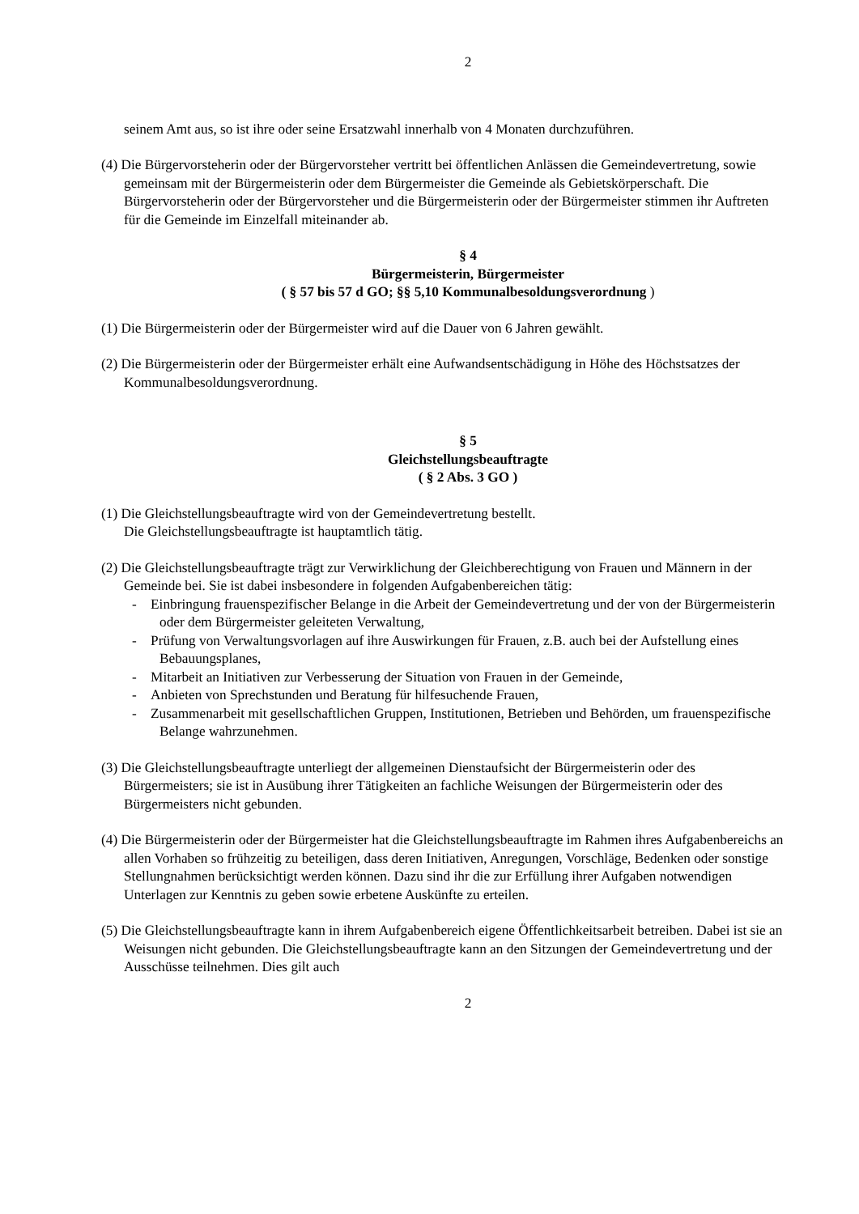2
seinem Amt aus, so ist ihre oder seine Ersatzwahl innerhalb von 4 Monaten durchzuführen.
(4) Die Bürgervorsteherin oder der Bürgervorsteher vertritt bei öffentlichen Anlässen die Gemeindevertretung, sowie gemeinsam mit der Bürgermeisterin oder dem Bürgermeister die Gemeinde als Gebietskörperschaft. Die Bürgervorsteherin oder der Bürgervorsteher und die Bürgermeisterin oder der Bürgermeister stimmen ihr Auftreten für die Gemeinde im Einzelfall miteinander ab.
§ 4
Bürgermeisterin, Bürgermeister
( § 57 bis 57 d GO; §§ 5,10 Kommunalbesoldungsverordnung )
(1) Die Bürgermeisterin oder der Bürgermeister wird auf die Dauer von 6 Jahren gewählt.
(2) Die Bürgermeisterin oder der Bürgermeister erhält eine Aufwandsentschädigung in Höhe des Höchstsatzes der Kommunalbesoldungsverordnung.
§ 5
Gleichstellungsbeauftragte
( § 2 Abs. 3 GO )
(1) Die Gleichstellungsbeauftragte wird von der Gemeindevertretung bestellt.
Die Gleichstellungsbeauftragte ist hauptamtlich tätig.
(2) Die Gleichstellungsbeauftragte trägt zur Verwirklichung der Gleichberechtigung von Frauen und Männern in der Gemeinde bei. Sie ist dabei insbesondere in folgenden Aufgabenbereichen tätig:
- Einbringung frauenspezifischer Belange in die Arbeit der Gemeindevertretung und der von der Bürgermeisterin oder dem Bürgermeister geleiteten Verwaltung,
- Prüfung von Verwaltungsvorlagen auf ihre Auswirkungen für Frauen, z.B. auch bei der Aufstellung eines Bebauungsplanes,
- Mitarbeit an Initiativen zur Verbesserung der Situation von Frauen in der Gemeinde,
- Anbieten von Sprechstunden und Beratung für hilfesuchende Frauen,
- Zusammenarbeit mit gesellschaftlichen Gruppen, Institutionen, Betrieben und Behörden, um frauenspezifische Belange wahrzunehmen.
(3) Die Gleichstellungsbeauftragte unterliegt der allgemeinen Dienstaufsicht der Bürgermeisterin oder des Bürgermeisters; sie ist in Ausübung ihrer Tätigkeiten an fachliche Weisungen der Bürgermeisterin oder des Bürgermeisters nicht gebunden.
(4) Die Bürgermeisterin oder der Bürgermeister hat die Gleichstellungsbeauftragte im Rahmen ihres Aufgabenbereichs an allen Vorhaben so frühzeitig zu beteiligen, dass deren Initiativen, Anregungen, Vorschläge, Bedenken oder sonstige Stellungnahmen berücksichtigt werden können. Dazu sind ihr die zur Erfüllung ihrer Aufgaben notwendigen Unterlagen zur Kenntnis zu geben sowie erbetene Auskünfte zu erteilen.
(5) Die Gleichstellungsbeauftragte kann in ihrem Aufgabenbereich eigene Öffentlichkeitsarbeit betreiben. Dabei ist sie an Weisungen nicht gebunden. Die Gleichstellungsbeauftragte kann an den Sitzungen der Gemeindevertretung und der Ausschüsse teilnehmen. Dies gilt auch
2